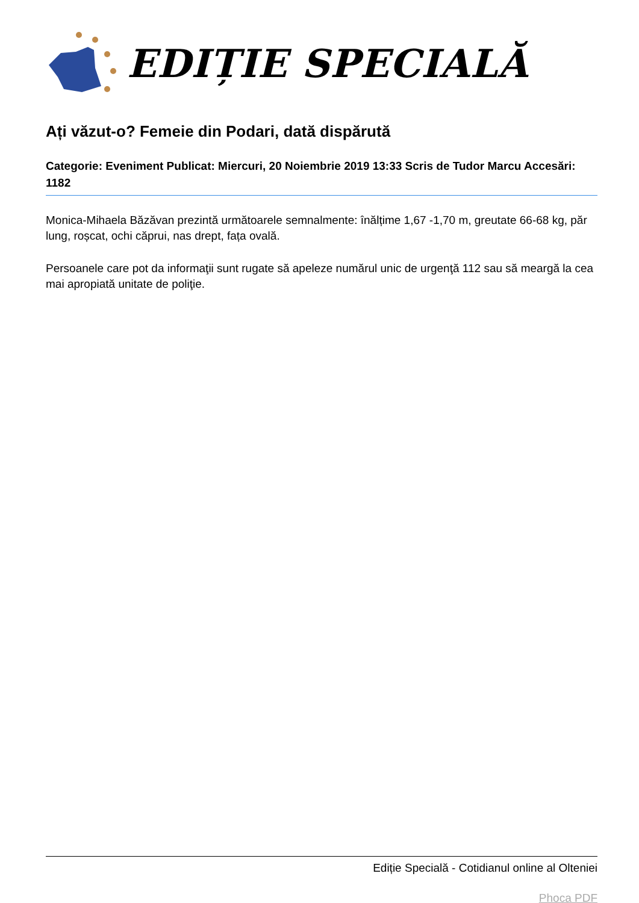EDIȚIE SPECIALĂ
Ați văzut-o? Femeie din Podari, dată dispărută
Categorie: Eveniment Publicat: Miercuri, 20 Noiembrie 2019 13:33 Scris de Tudor Marcu Accesări: 1182
Monica-Mihaela Băzăvan prezintă următoarele semnalmente: înălțime 1,67 -1,70 m, greutate 66-68 kg, păr lung, roșcat, ochi căprui, nas drept, fața ovală.
Persoanele care pot da informaţii sunt rugate să apeleze numărul unic de urgenţă 112 sau să meargă la cea mai apropiată unitate de poliţie.
Ediție Specială - Cotidianul online al Olteniei
Phoca PDF